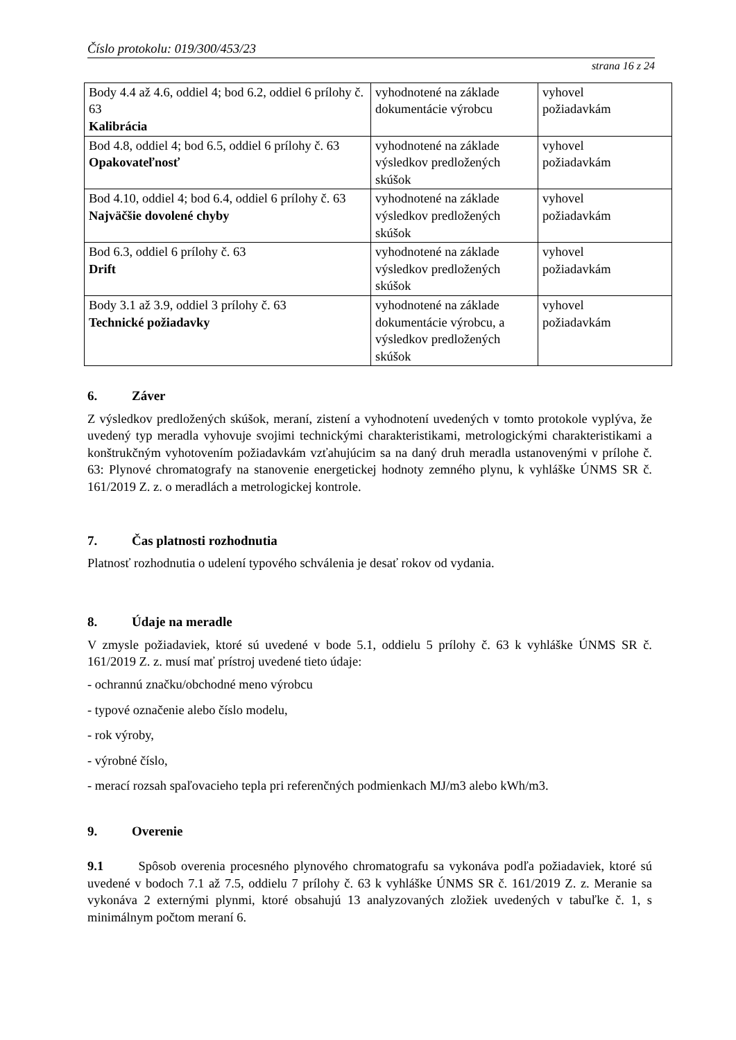Číslo protokolu: 019/300/453/23
strana 16 z 24
| Body 4.4 až 4.6, oddiel 4; bod 6.2, oddiel 6 prílohy č. 63 Kalibrácia | vyhodnotené na základe dokumentácie výrobcu | vyhovel požiadavkám |
| Bod 4.8, oddiel 4; bod 6.5, oddiel 6 prílohy č. 63 Opakovateľnosť | vyhodnotené na základe výsledkov predložených skúšok | vyhovel požiadavkám |
| Bod 4.10, oddiel 4; bod 6.4, oddiel 6 prílohy č. 63 Najväčšie dovolené chyby | vyhodnotené na základe výsledkov predložených skúšok | vyhovel požiadavkám |
| Bod 6.3, oddiel 6 prílohy č. 63 Drift | vyhodnotené na základe výsledkov predložených skúšok | vyhovel požiadavkám |
| Body 3.1 až 3.9, oddiel 3 prílohy č. 63 Technické požiadavky | vyhodnotené na základe dokumentácie výrobcu, a výsledkov predložených skúšok | vyhovel požiadavkám |
6. Záver
Z výsledkov predložených skúšok, meraní, zistení a vyhodnotení uvedených v tomto protokole vyplýva, že uvedený typ meradla vyhovuje svojimi technickými charakteristikami, metrologickými charakteristikami a konštrukčným vyhotovením požiadavkám vzťahujúcim sa na daný druh meradla ustanovenými v prílohe č. 63: Plynové chromatografy na stanovenie energetickej hodnoty zemného plynu, k vyhláške ÚNMS SR č. 161/2019 Z. z. o meradlách a metrologickej kontrole.
7. Čas platnosti rozhodnutia
Platnosť rozhodnutia o udelení typového schválenia je desať rokov od vydania.
8. Údaje na meradle
V zmysle požiadaviek, ktoré sú uvedené v bode 5.1, oddielu 5 prílohy č. 63 k vyhláške ÚNMS SR č. 161/2019 Z. z. musí mať prístroj uvedené tieto údaje:
- ochrannú značku/obchodné meno výrobcu
- typové označenie alebo číslo modelu,
- rok výroby,
- výrobné číslo,
- merací rozsah spaľovacieho tepla pri referenčných podmienkach MJ/m3 alebo kWh/m3.
9. Overenie
9.1 Spôsob overenia procesného plynového chromatografu sa vykonáva podľa požiadaviek, ktoré sú uvedené v bodoch 7.1 až 7.5, oddielu 7 prílohy č. 63 k vyhláške ÚNMS SR č. 161/2019 Z. z. Meranie sa vykonáva 2 externými plynmi, ktoré obsahujú 13 analyzovaných zložiek uvedených v tabuľke č. 1, s minimálnym počtom meraní 6.